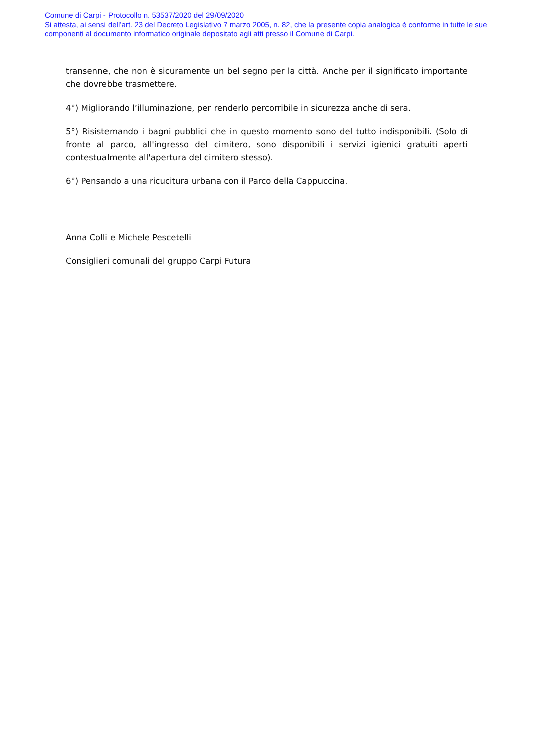Comune di Carpi - Protocollo n. 53537/2020 del 29/09/2020
Si attesta, ai sensi dell’art. 23 del Decreto Legislativo 7 marzo 2005, n. 82, che la presente copia analogica è conforme in tutte le sue componenti al documento informatico originale depositato agli atti presso il Comune di Carpi.
transenne, che non è sicuramente un bel segno per la città. Anche per il significato importante che dovrebbe trasmettere.
4°) Migliorando l’illuminazione, per renderlo percorribile in sicurezza anche di sera.
5°) Risistemando i bagni pubblici che in questo momento sono del tutto indisponibili. (Solo di fronte al parco, all'ingresso del cimitero, sono disponibili i servizi igienici gratuiti aperti contestualmente all'apertura del cimitero stesso).
6°) Pensando a una ricucitura urbana con il Parco della Cappuccina.
Anna Colli e Michele Pescetelli
Consiglieri comunali del gruppo Carpi Futura